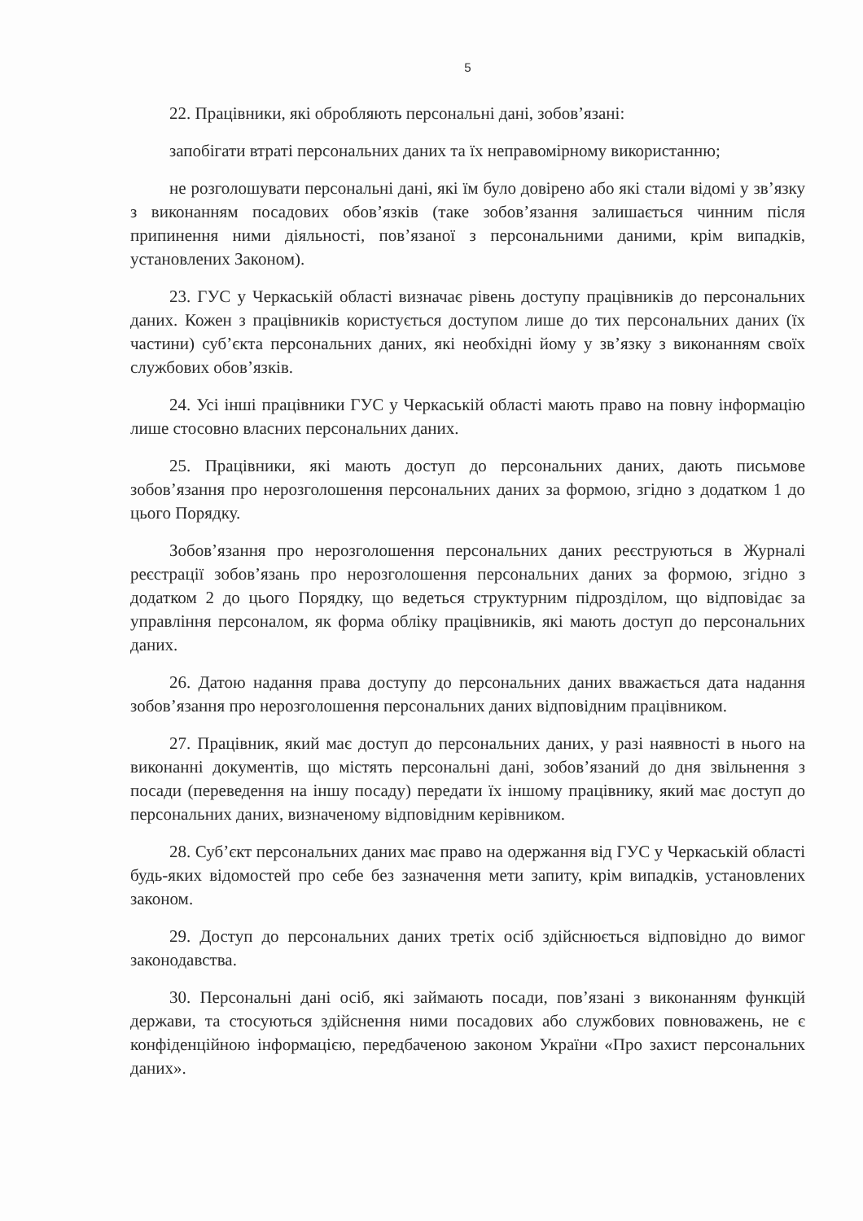5
22. Працівники, які обробляють персональні дані, зобов’язані:
запобігати втраті персональних даних та їх неправомірному використанню;
не розголошувати персональні дані, які їм було довірено або які стали відомі у зв’язку з виконанням посадових обов’язків (таке зобов’язання залишається чинним після припинення ними діяльності, пов’язаної з персональними даними, крім випадків, установлених Законом).
23. ГУС у Черкаській області визначає рівень доступу працівників до персональних даних. Кожен з працівників користується доступом лише до тих персональних даних (їх частини) суб’єкта персональних даних, які необхідні йому у зв’язку з виконанням своїх службових обов’язків.
24. Усі інші працівники ГУС у Черкаській області мають право на повну інформацію лише стосовно власних персональних даних.
25. Працівники, які мають доступ до персональних даних, дають письмове зобов’язання про нерозголошення персональних даних за формою, згідно з додатком 1 до цього Порядку.
Зобов’язання про нерозголошення персональних даних реєструються в Журналі реєстрації зобов’язань про нерозголошення персональних даних за формою, згідно з додатком 2 до цього Порядку, що ведеться структурним підрозділом, що відповідає за управління персоналом, як форма обліку працівників, які мають доступ до персональних даних.
26. Датою надання права доступу до персональних даних вважається дата надання зобов’язання про нерозголошення персональних даних відповідним працівником.
27. Працівник, який має доступ до персональних даних, у разі наявності в нього на виконанні документів, що містять персональні дані, зобов’язаний до дня звільнення з посади (переведення на іншу посаду) передати їх іншому працівнику, який має доступ до персональних даних, визначеному відповідним керівником.
28. Суб’єкт персональних даних має право на одержання від ГУС у Черкаській області будь-яких відомостей про себе без зазначення мети запиту, крім випадків, установлених законом.
29. Доступ до персональних даних третіх осіб здійснюється відповідно до вимог законодавства.
30. Персональні дані осіб, які займають посади, пов’язані з виконанням функцій держави, та стосуються здійснення ними посадових або службових повноважень, не є конфіденційною інформацією, передбаченою законом України «Про захист персональних даних».